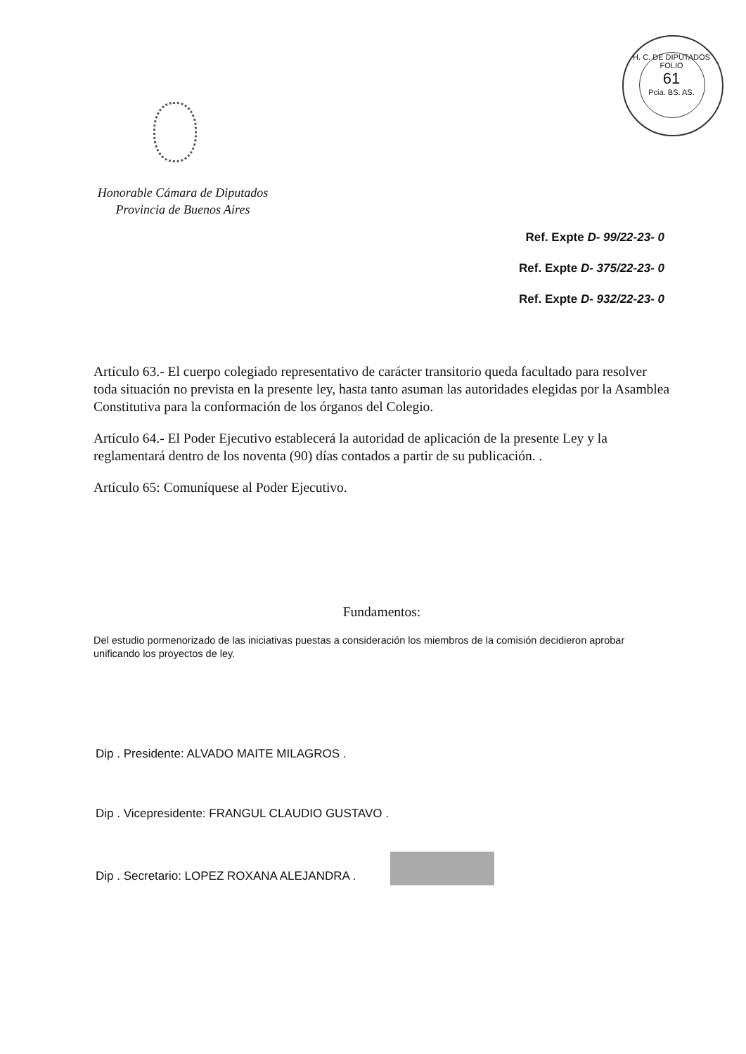H. C. DE DIPUTADOS
FOLIO
61
Pcia. BS. AS.
Honorable Cámara de Diputados
Provincia de Buenos Aires
Ref. Expte D- 99/22-23- 0
Ref. Expte D- 375/22-23- 0
Ref. Expte D- 932/22-23- 0
Artículo 63.- El cuerpo colegiado representativo de carácter transitorio queda facultado para resolver toda situación no prevista en la presente ley, hasta tanto asuman las autoridades elegidas por la Asamblea Constitutiva para la conformación de los órganos del Colegio.
Artículo 64.- El Poder Ejecutivo establecerá la autoridad de aplicación de la presente Ley y la reglamentará dentro de los noventa (90) días contados a partir de su publicación. .
Artículo 65: Comuníquese al Poder Ejecutivo.
Fundamentos:
Del estudio pormenorizado de las iniciativas puestas a consideración los miembros de la comisión decidieron aprobar unificando los proyectos de ley.
Dip . Presidente: ALVADO MAITE MILAGROS .
Dip . Vicepresidente: FRANGUL CLAUDIO GUSTAVO .
Dip . Secretario: LOPEZ ROXANA ALEJANDRA .